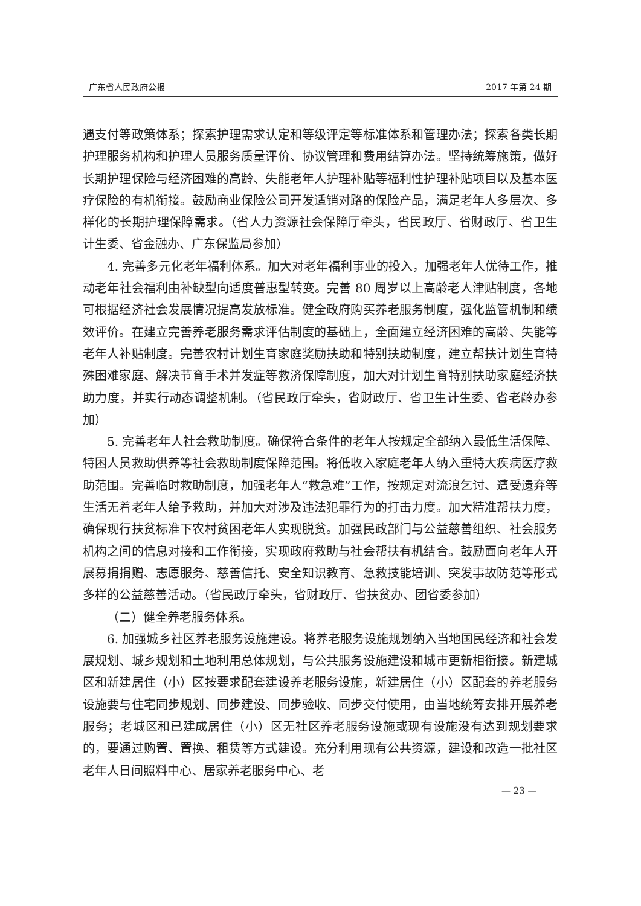广东省人民政府公报 2017 年第 24 期
遇支付等政策体系；探索护理需求认定和等级评定等标准体系和管理办法；探索各类长期护理服务机构和护理人员服务质量评价、协议管理和费用结算办法。坚持统筹施策，做好长期护理保险与经济困难的高龄、失能老年人护理补贴等福利性护理补贴项目以及基本医疗保险的有机衔接。鼓励商业保险公司开发适销对路的保险产品，满足老年人多层次、多样化的长期护理保障需求。（省人力资源社会保障厅牵头，省民政厅、省财政厅、省卫生计生委、省金融办、广东保监局参加）
4. 完善多元化老年福利体系。加大对老年福利事业的投入，加强老年人优待工作，推动老年社会福利由补缺型向适度普惠型转变。完善 80 周岁以上高龄老人津贴制度，各地可根据经济社会发展情况提高发放标准。健全政府购买养老服务制度，强化监管机制和绩效评价。在建立完善养老服务需求评估制度的基础上，全面建立经济困难的高龄、失能等老年人补贴制度。完善农村计划生育家庭奖励扶助和特别扶助制度，建立帮扶计划生育特殊困难家庭、解决节育手术并发症等救济保障制度，加大对计划生育特别扶助家庭经济扶助力度，并实行动态调整机制。（省民政厅牵头，省财政厅、省卫生计生委、省老龄办参加）
5. 完善老年人社会救助制度。确保符合条件的老年人按规定全部纳入最低生活保障、特困人员救助供养等社会救助制度保障范围。将低收入家庭老年人纳入重特大疾病医疗救助范围。完善临时救助制度，加强老年人“救急难”工作，按规定对流浪乞讨、遭受遗弃等生活无着老年人给予救助，并加大对涉及违法犯罪行为的打击力度。加大精准帮扶力度，确保现行扶贫标准下农村贫困老年人实现脱贫。加强民政部门与公益慈善组织、社会服务机构之间的信息对接和工作衔接，实现政府救助与社会帮扶有机结合。鼓励面向老年人开展募捐捐赠、志愿服务、慈善信托、安全知识教育、急救技能培训、突发事故防范等形式多样的公益慈善活动。（省民政厅牵头，省财政厅、省扶贫办、团省委参加）
（二）健全养老服务体系。
6. 加强城乡社区养老服务设施建设。将养老服务设施规划纳入当地国民经济和社会发展规划、城乡规划和土地利用总体规划，与公共服务设施建设和城市更新相衔接。新建城区和新建居住（小）区按要求配套建设养老服务设施，新建居住（小）区配套的养老服务设施要与住宅同步规划、同步建设、同步验收、同步交付使用，由当地统筹安排开展养老服务；老城区和已建成居住（小）区无社区养老服务设施或现有设施没有达到规划要求的，要通过购置、置换、租赁等方式建设。充分利用现有公共资源，建设和改造一批社区老年人日间照料中心、居家养老服务中心、老
— 23 —